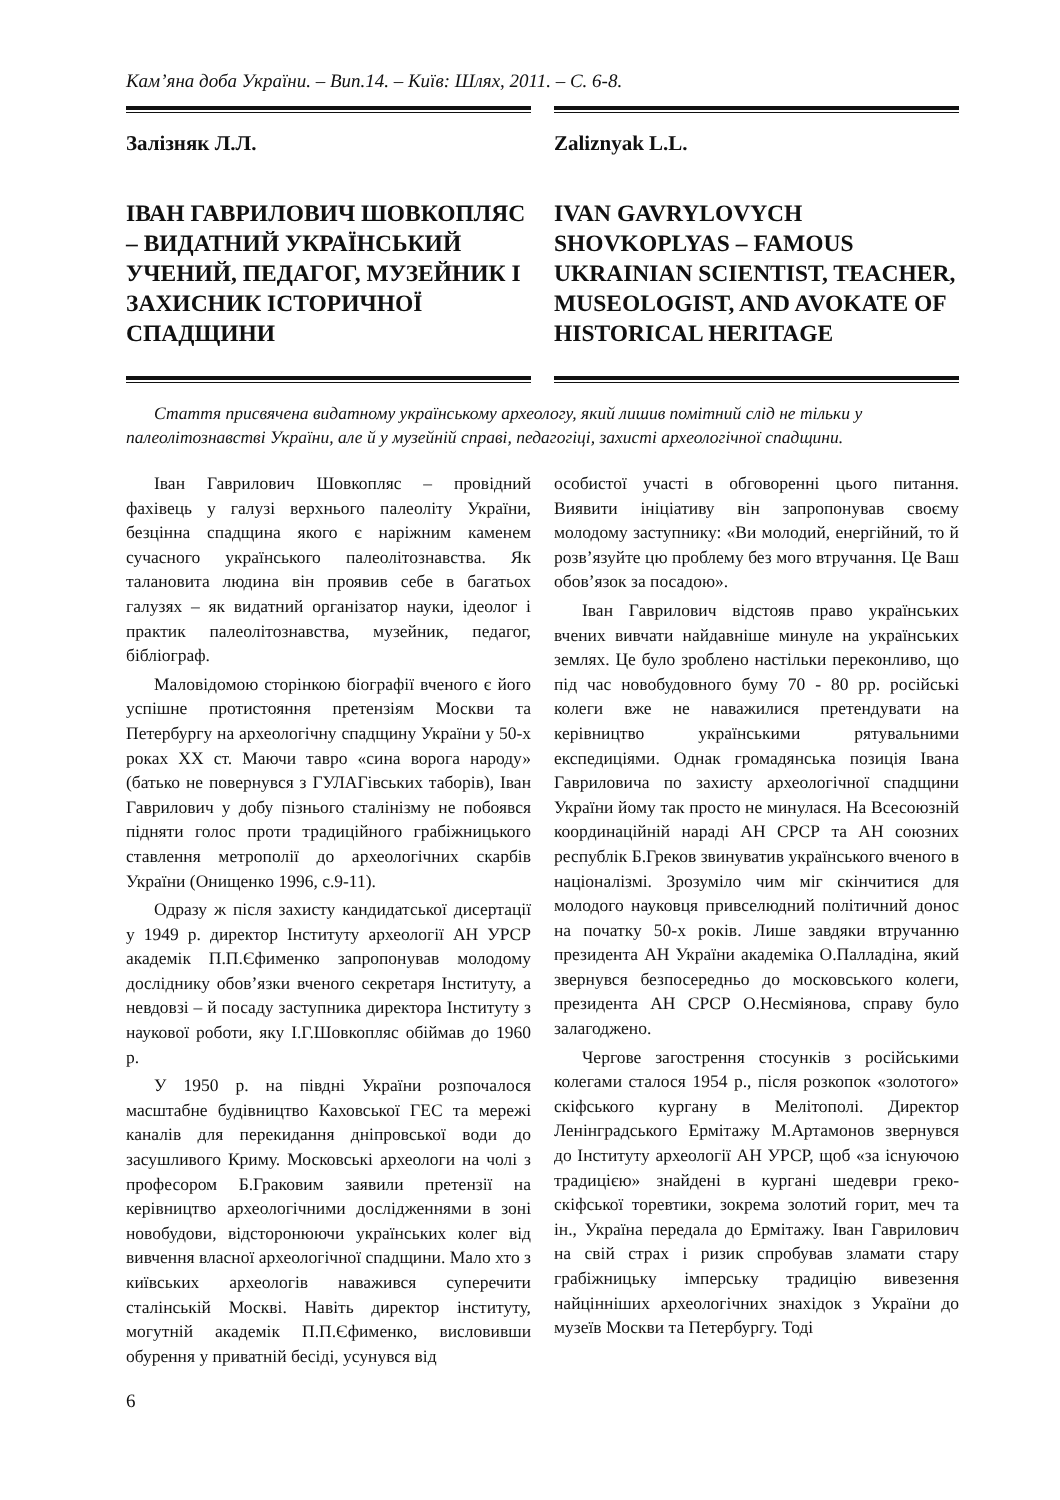Кам’яна доба України. – Вип.14. – Київ: Шлях, 2011. – С. 6-8.
Залізняк Л.Л.
ІВАН ГАВРИЛОВИЧ ШОВКОПЛЯС – ВИДАТНИЙ УКРАЇНСЬКИЙ УЧЕНИЙ, ПЕДАГОГ, МУЗЕЙНИК І ЗАХИСНИК ІСТОРИЧНОЇ СПАДЩИНИ
Zaliznyak L.L.
IVAN GAVRYLOVYCH SHOVKOPLYAS – FAMOUS UKRAINIAN SCIENTIST, TEACHER, MUSEOLOGIST, AND AVOKATE OF HISTORICAL HERITAGE
Стаття присвячена видатному українському археологу, який лишив помітний слід не тільки у палеолітознавстві України, але й у музейній справі, педагогіці, захисті археологічної спадщини.
Іван Гаврилович Шовкопляс – провідний фахівець у галузі верхнього палеоліту України, безцінна спадщина якого є наріжним каменем сучасного українського палеолітознавства. Як талановита людина він проявив себе в багатьох галузях – як видатний організатор науки, ідеолог і практик палеолітознавства, музейник, педагог, бібліограф.
Маловідомою сторінкою біографії вченого є його успішне протистояння претензіям Москви та Петербургу на археологічну спадщину України у 50-х роках XX ст. Маючи тавро «сина ворога народу» (батько не повернувся з ГУЛАГівських таборів), Іван Гаврилович у добу пізнього сталінізму не побоявся підняти голос проти традиційного грабіжницького ставлення метрополії до археологічних скарбів України (Онищенко 1996, с.9-11).
Одразу ж після захисту кандидатської дисертації у 1949 р. директор Інституту археології АН УРСР академік П.П.Єфименко запропонував молодому досліднику обов’язки вченого секретаря Інституту, а невдовзі – й посаду заступника директора Інституту з наукової роботи, яку І.Г.Шовкопляс обіймав до 1960 р.
У 1950 р. на півдні України розпочалося масштабне будівництво Каховської ГЕС та мережі каналів для перекидання дніпровської води до засушливого Криму. Московські археологи на чолі з професором Б.Граковим заявили претензії на керівництво археологічними дослідженнями в зоні новобудови, відсторонюючи українських колег від вивчення власної археологічної спадщини. Мало хто з київських археологів наважився суперечити сталінській Москві. Навіть директор інституту, могутній академік П.П.Єфименко, висловивши обурення у приватній бесіді, усунувся від
особистої участі в обговоренні цього питання. Виявити ініціативу він запропонував своєму молодому заступнику: «Ви молодий, енергійний, то й розв’язуйте цю проблему без мого втручання. Це Ваш обов’язок за посадою».
Іван Гаврилович відстояв право українських вчених вивчати найдавніше минуле на українських землях. Це було зроблено настільки переконливо, що під час новобудовного буму 70 - 80 рр. російські колеги вже не наважилися претендувати на керівництво українськими рятувальними експедиціями. Однак громадянська позиція Івана Гавриловича по захисту археологічної спадщини України йому так просто не минулася. На Всесоюзній координаційній нараді АН СРСР та АН союзних республік Б.Греков звинуватив українського вченого в націоналізмі. Зрозуміло чим міг скінчитися для молодого науковця привселюдний політичний донос на початку 50-х років. Лише завдяки втручанню президента АН України академіка О.Палладіна, який звернувся безпосередньо до московського колеги, президента АН СРСР О.Несміянова, справу було залагоджено.
Чергове загострення стосунків з російськими колегами сталося 1954 р., після розкопок «золотого» скіфського кургану в Мелітополі. Директор Ленінградського Ермітажу М.Артамонов звернувся до Інституту археології АН УРСР, щоб «за існуючою традицією» знайдені в кургані шедеври греко-скіфської торевтики, зокрема золотий горит, меч та ін., Україна передала до Ермітажу. Іван Гаврилович на свій страх і ризик спробував зламати стару грабіжницьку імперську традицію вивезення найцінніших археологічних знахідок з України до музеїв Москви та Петербургу. Тоді
6